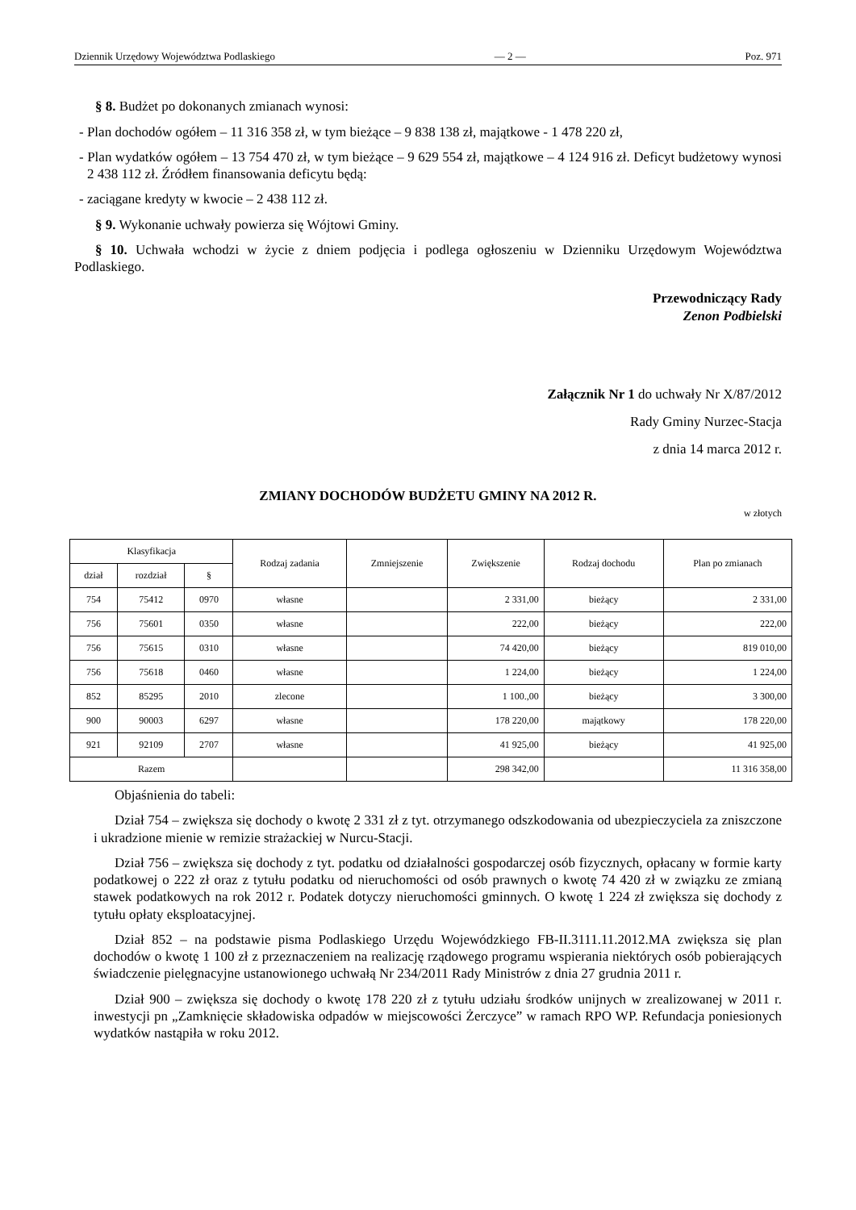Dziennik Urzędowy Województwa Podlaskiego — 2 — Poz. 971
§ 8. Budżet po dokonanych zmianach wynosi:
- Plan dochodów ogółem – 11 316 358 zł, w tym bieżące – 9 838 138 zł, majątkowe - 1 478 220 zł,
- Plan wydatków ogółem – 13 754 470 zł, w tym bieżące – 9 629 554 zł, majątkowe – 4 124 916 zł. Deficyt budżetowy wynosi 2 438 112 zł. Źródłem finansowania deficytu będą:
- zaciągane kredyty w kwocie – 2 438 112 zł.
§ 9. Wykonanie uchwały powierza się Wójtowi Gminy.
§ 10. Uchwała wchodzi w życie z dniem podjęcia i podlega ogłoszeniu w Dzienniku Urzędowym Województwa Podlaskiego.
Przewodniczący Rady
Zenon Podbielski
Załącznik Nr 1 do uchwały Nr X/87/2012
Rady Gminy Nurzec-Stacja
z dnia 14 marca 2012 r.
ZMIANY DOCHODÓW BUDŻETU GMINY NA 2012 R.
w złotych
| Klasyfikacja | | | Rodzaj zadania | Zmniejszenie | Zwiększenie | Rodzaj dochodu | Plan po zmianach |
| --- | --- | --- | --- | --- | --- | --- | --- |
| dział | rozdział | § | | | | | |
| 754 | 75412 | 0970 | własne | | 2 331,00 | bieżący | 2 331,00 |
| 756 | 75601 | 0350 | własne | | 222,00 | bieżący | 222,00 |
| 756 | 75615 | 0310 | własne | | 74 420,00 | bieżący | 819 010,00 |
| 756 | 75618 | 0460 | własne | | 1 224,00 | bieżący | 1 224,00 |
| 852 | 85295 | 2010 | zlecone | | 1 100.,00 | bieżący | 3 300,00 |
| 900 | 90003 | 6297 | własne | | 178 220,00 | majątkowy | 178 220,00 |
| 921 | 92109 | 2707 | własne | | 41 925,00 | bieżący | 41 925,00 |
| Razem | | | | | 298 342,00 | | 11 316 358,00 |
Objaśnienia do tabeli:
Dział 754 – zwiększa się dochody o kwotę 2 331 zł z tyt. otrzymanego odszkodowania od ubezpieczyciela za zniszczone i ukradzione mienie w remizie strażackiej w Nurcu-Stacji.
Dział 756 – zwiększa się dochody z tyt. podatku od działalności gospodarczej osób fizycznych, opłacany w formie karty podatkowej o 222 zł oraz z tytułu podatku od nieruchomości od osób prawnych o kwotę 74 420 zł w związku ze zmianą stawek podatkowych na rok 2012 r. Podatek dotyczy nieruchomości gminnych. O kwotę 1 224 zł zwiększa się dochody z tytułu opłaty eksploatacyjnej.
Dział 852 – na podstawie pisma Podlaskiego Urzędu Wojewódzkiego FB-II.3111.11.2012.MA zwiększa się plan dochodów o kwotę 1 100 zł z przeznaczeniem na realizację rządowego programu wspierania niektórych osób pobierających świadczenie pielęgnacyjne ustanowionego uchwałą Nr 234/2011 Rady Ministrów z dnia 27 grudnia 2011 r.
Dział 900 – zwiększa się dochody o kwotę 178 220 zł z tytułu udziału środków unijnych w zrealizowanej w 2011 r. inwestycji pn „Zamknięcie składowiska odpadów w miejscowości Żerczyce” w ramach RPO WP. Refundacja poniesionych wydatków nastąpiła w roku 2012.